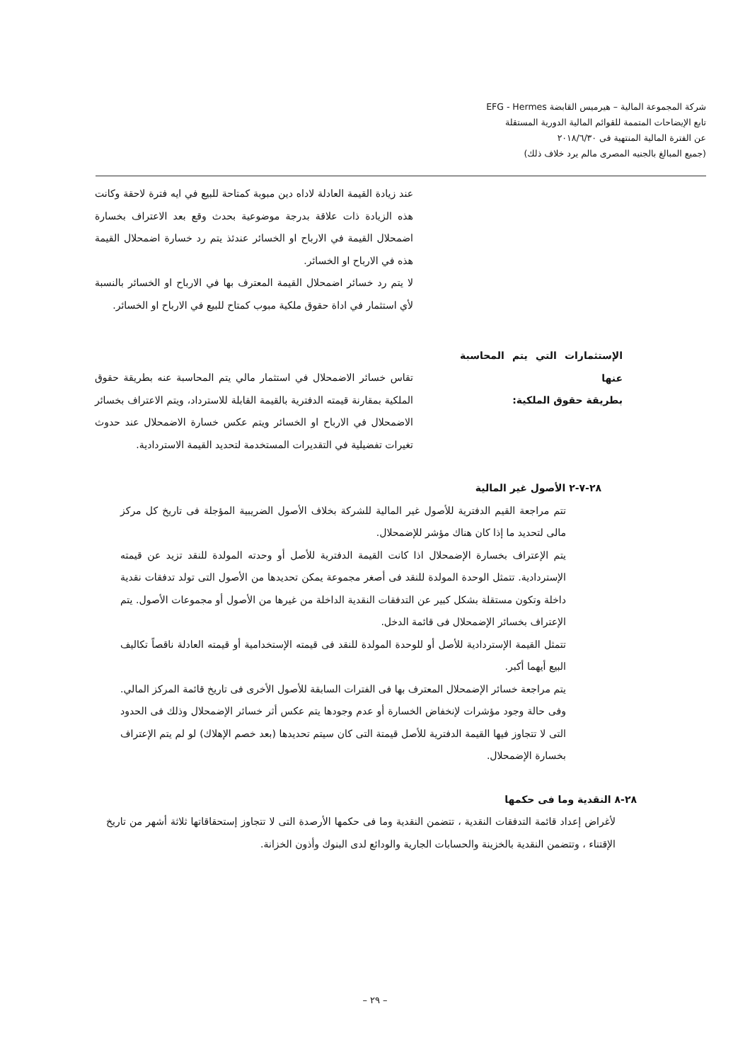شركة المجموعة المالية – هيرميس القابضة EFG - Hermes
تابع الإيضاحات المتممة للقوائم المالية الدورية المستقلة
عن الفترة المالية المنتهية فى ٢٠١٨/٦/٣٠
(جميع المبالغ بالجنيه المصرى مالم يرد خلاف ذلك)
عند زيادة القيمة العادلة لاداه دين مبوبة كمتاحة للبيع في ايه فترة لاحقة وكانت هذه الزيادة ذات علاقة بدرجة موضوعية بحدث وقع بعد الاعتراف بخسارة اضمحلال القيمة في الارباح او الخسائر عندئذ يتم رد خسارة اضمحلال القيمة هذه في الارباح او الخسائر.
لا يتم رد خسائر اضمحلال القيمة المعترف بها في الارباح او الخسائر بالنسبة لأي استثمار في اداة حقوق ملكية مبوب كمتاح للبيع في الارباح او الخسائر.
الإستثمارات التي يتم المحاسبة عنها
بطريقة حقوق الملكية:
تقاس خسائر الاضمحلال في استثمار مالي يتم المحاسبة عنه بطريقة حقوق الملكية بمقارنة قيمته الدفترية بالقيمة القابلة للاسترداد، ويتم الاعتراف بخسائر الاضمحلال في الارباح او الخسائر ويتم عكس خسارة الاضمحلال عند حدوث تغيرات تفضيلية في التقديرات المستخدمة لتحديد القيمة الاستردادية.
٢٨-٧-٢ الأصول غير المالية
تتم مراجعة القيم الدفترية للأصول غير المالية للشركة بخلاف الأصول الضريبية المؤجلة فى تاريخ كل مركز مالى لتحديد ما إذا كان هناك مؤشر للإضمحلال.
يتم الإعتراف بخسارة الإضمحلال اذا كانت القيمة الدفترية للأصل أو وحدته المولدة للنقد تزيد عن قيمته الإستردادية. تتمثل الوحدة المولدة للنقد فى أصغر مجموعة يمكن تحديدها من الأصول التى تولد تدفقات نقدية داخلة وتكون مستقلة بشكل كبير عن التدفقات النقدية الداخلة من غيرها من الأصول أو مجموعات الأصول. يتم الإعتراف بخسائر الإضمحلال فى قائمة الدخل.
تتمثل القيمة الإستردادية للأصل أو للوحدة المولدة للنقد فى قيمته الإستخدامية أو قيمته العادلة ناقصاً تكاليف البيع أيهما أكبر.
يتم مراجعة خسائر الإضمحلال المعترف بها فى الفترات السابقة للأصول الأخرى فى تاريخ قائمة المركز المالي. وفى حالة وجود مؤشرات لإنخفاض الخسارة أو عدم وجودها يتم عكس أثر خسائر الإضمحلال وذلك فى الحدود التى لا تتجاوز فيها القيمة الدفترية للأصل قيمتة التى كان سيتم تحديدها (بعد خصم الإهلاك) لو لم يتم الإعتراف بخسارة الإضمحلال.
٢٨-٨ النقدية وما فى حكمها
لأغراض إعداد قائمة التدفقات النقدية ، تتضمن النقدية وما فى حكمها الأرصدة التى لا تتجاوز إستحقاقاتها ثلاثة أشهر من تاريخ الإقتناء ، وتتضمن النقدية بالخزينة والحسابات الجارية والودائع لدى البنوك وأذون الخزانة.
– ٢٩ –